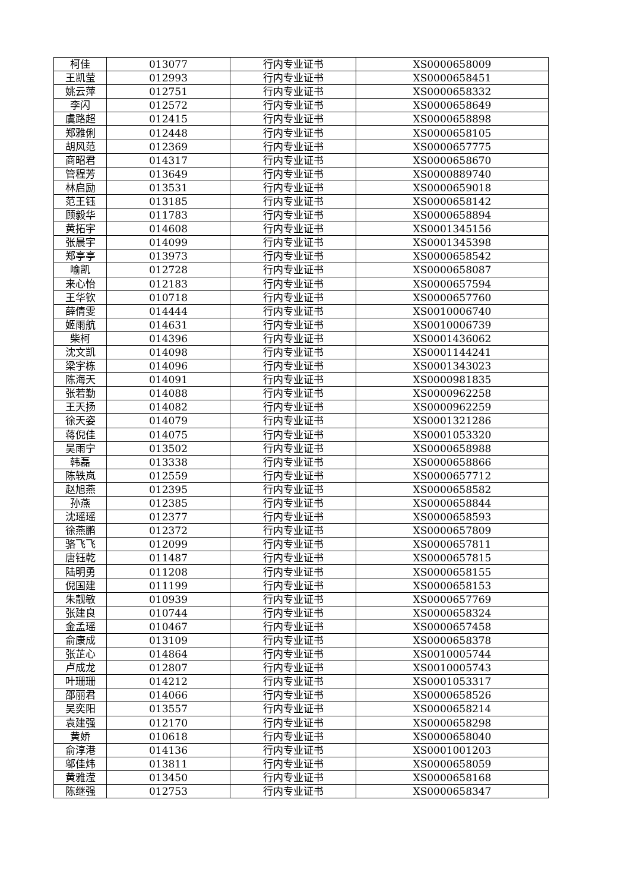| 柯佳 | 013077 | 行内专业证书 | XS0000658009 |
| 王凯莹 | 012993 | 行内专业证书 | XS0000658451 |
| 姚云萍 | 012751 | 行内专业证书 | XS0000658332 |
| 李闪 | 012572 | 行内专业证书 | XS0000658649 |
| 虞路超 | 012415 | 行内专业证书 | XS0000658898 |
| 郑雅俐 | 012448 | 行内专业证书 | XS0000658105 |
| 胡风范 | 012369 | 行内专业证书 | XS0000657775 |
| 商昭君 | 014317 | 行内专业证书 | XS0000658670 |
| 管程芳 | 013649 | 行内专业证书 | XS0000889740 |
| 林启励 | 013531 | 行内专业证书 | XS0000659018 |
| 范王钰 | 013185 | 行内专业证书 | XS0000658142 |
| 顾毅华 | 011783 | 行内专业证书 | XS0000658894 |
| 黄拓宇 | 014608 | 行内专业证书 | XS0001345156 |
| 张晨宇 | 014099 | 行内专业证书 | XS0001345398 |
| 郑亭亭 | 013973 | 行内专业证书 | XS0000658542 |
| 喻凯 | 012728 | 行内专业证书 | XS0000658087 |
| 来心怡 | 012183 | 行内专业证书 | XS0000657594 |
| 王华钦 | 010718 | 行内专业证书 | XS0000657760 |
| 薛倩雯 | 014444 | 行内专业证书 | XS0010006740 |
| 姬雨航 | 014631 | 行内专业证书 | XS0010006739 |
| 柴柯 | 014396 | 行内专业证书 | XS0001436062 |
| 沈文凯 | 014098 | 行内专业证书 | XS0001144241 |
| 梁宇栋 | 014096 | 行内专业证书 | XS0001343023 |
| 陈海天 | 014091 | 行内专业证书 | XS0000981835 |
| 张若勤 | 014088 | 行内专业证书 | XS0000962258 |
| 王天扬 | 014082 | 行内专业证书 | XS0000962259 |
| 徐天姿 | 014079 | 行内专业证书 | XS0001321286 |
| 蒋倪佳 | 014075 | 行内专业证书 | XS0001053320 |
| 吴雨宁 | 013502 | 行内专业证书 | XS0000658988 |
| 韩磊 | 013338 | 行内专业证书 | XS0000658866 |
| 陈轶岚 | 012559 | 行内专业证书 | XS0000657712 |
| 赵旭燕 | 012395 | 行内专业证书 | XS0000658582 |
| 孙燕 | 012385 | 行内专业证书 | XS0000658844 |
| 沈瑶瑶 | 012377 | 行内专业证书 | XS0000658593 |
| 徐燕鹏 | 012372 | 行内专业证书 | XS0000657809 |
| 骆飞飞 | 012099 | 行内专业证书 | XS0000657811 |
| 唐钰乾 | 011487 | 行内专业证书 | XS0000657815 |
| 陆明勇 | 011208 | 行内专业证书 | XS0000658155 |
| 倪国建 | 011199 | 行内专业证书 | XS0000658153 |
| 朱靓敏 | 010939 | 行内专业证书 | XS0000657769 |
| 张建良 | 010744 | 行内专业证书 | XS0000658324 |
| 金孟瑶 | 010467 | 行内专业证书 | XS0000657458 |
| 俞康成 | 013109 | 行内专业证书 | XS0000658378 |
| 张芷心 | 014864 | 行内专业证书 | XS0010005744 |
| 卢成龙 | 012807 | 行内专业证书 | XS0010005743 |
| 叶珊珊 | 014212 | 行内专业证书 | XS0001053317 |
| 邵丽君 | 014066 | 行内专业证书 | XS0000658526 |
| 吴奕阳 | 013557 | 行内专业证书 | XS0000658214 |
| 袁建强 | 012170 | 行内专业证书 | XS0000658298 |
| 黄娇 | 010618 | 行内专业证书 | XS0000658040 |
| 俞淳港 | 014136 | 行内专业证书 | XS0001001203 |
| 邬佳炜 | 013811 | 行内专业证书 | XS0000658059 |
| 黄雅滢 | 013450 | 行内专业证书 | XS0000658168 |
| 陈继强 | 012753 | 行内专业证书 | XS0000658347 |